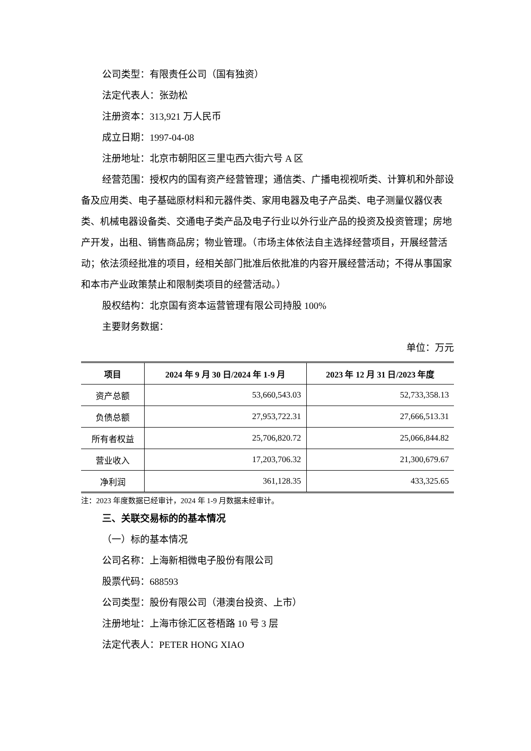公司类型：有限责任公司（国有独资）
法定代表人：张劲松
注册资本：313,921 万人民币
成立日期：1997-04-08
注册地址：北京市朝阳区三里屯西六街六号 A 区
经营范围：授权内的国有资产经营管理；通信类、广播电视视听类、计算机和外部设备及应用类、电子基础原材料和元器件类、家用电器及电子产品类、电子测量仪器仪表类、机械电器设备类、交通电子类产品及电子行业以外行业产品的投资及投资管理；房地产开发，出租、销售商品房；物业管理。（市场主体依法自主选择经营项目，开展经营活动；依法须经批准的项目，经相关部门批准后依批准的内容开展经营活动；不得从事国家和本市产业政策禁止和限制类项目的经营活动。）
股权结构：北京国有资本运营管理有限公司持股 100%
主要财务数据：
单位：万元
| 项目 | 2024 年 9 月 30 日/2024 年 1-9 月 | 2023 年 12 月 31 日/2023 年度 |
| --- | --- | --- |
| 资产总额 | 53,660,543.03 | 52,733,358.13 |
| 负债总额 | 27,953,722.31 | 27,666,513.31 |
| 所有者权益 | 25,706,820.72 | 25,066,844.82 |
| 营业收入 | 17,203,706.32 | 21,300,679.67 |
| 净利润 | 361,128.35 | 433,325.65 |
注：2023 年度数据已经审计，2024 年 1-9 月数据未经审计。
三、关联交易标的的基本情况
（一）标的基本情况
公司名称：上海新相微电子股份有限公司
股票代码：688593
公司类型：股份有限公司（港澳台投资、上市）
注册地址：上海市徐汇区苍梧路 10 号 3 层
法定代表人：PETER HONG XIAO